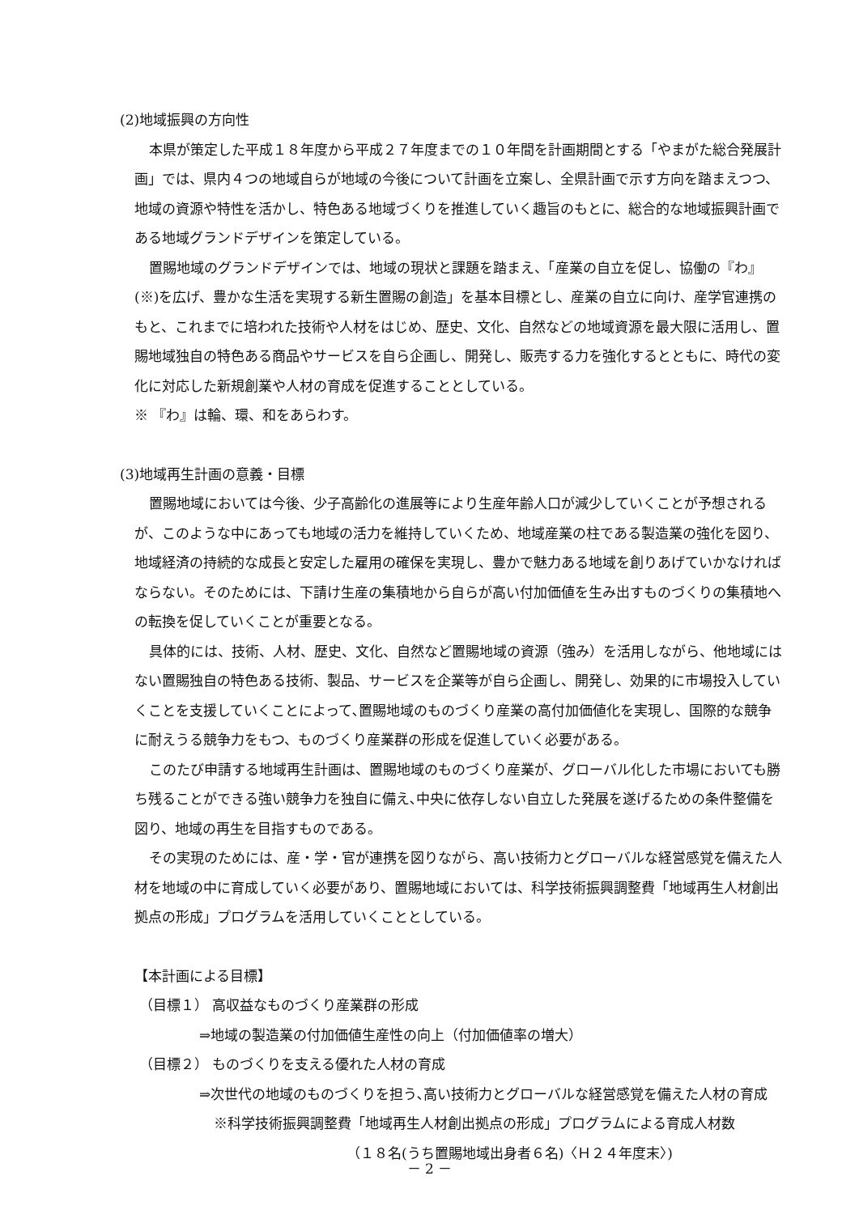(2)地域振興の方向性
本県が策定した平成１８年度から平成２７年度までの１０年間を計画期間とする「やまがた総合発展計画」では、県内４つの地域自らが地域の今後について計画を立案し、全県計画で示す方向を踏まえつつ、地域の資源や特性を活かし、特色ある地域づくりを推進していく趣旨のもとに、総合的な地域振興計画である地域グランドデザインを策定している。
置賜地域のグランドデザインでは、地域の現状と課題を踏まえ、「産業の自立を促し、協働の『わ』(※)を広げ、豊かな生活を実現する新生置賜の創造」を基本目標とし、産業の自立に向け、産学官連携のもと、これまでに培われた技術や人材をはじめ、歴史、文化、自然などの地域資源を最大限に活用し、置賜地域独自の特色ある商品やサービスを自ら企画し、開発し、販売する力を強化するとともに、時代の変化に対応した新規創業や人材の育成を促進することとしている。
※ 『わ』は輪、環、和をあらわす。
(3)地域再生計画の意義・目標
置賜地域においては今後、少子高齢化の進展等により生産年齢人口が減少していくことが予想されるが、このような中にあっても地域の活力を維持していくため、地域産業の柱である製造業の強化を図り、地域経済の持続的な成長と安定した雇用の確保を実現し、豊かで魅力ある地域を創りあげていかなければならない。そのためには、下請け生産の集積地から自らが高い付加価値を生み出すものづくりの集積地への転換を促していくことが重要となる。
具体的には、技術、人材、歴史、文化、自然など置賜地域の資源（強み）を活用しながら、他地域にはない置賜独自の特色ある技術、製品、サービスを企業等が自ら企画し、開発し、効果的に市場投入していくことを支援していくことによって､置賜地域のものづくり産業の高付加価値化を実現し、国際的な競争に耐えうる競争力をもつ、ものづくり産業群の形成を促進していく必要がある。
このたび申請する地域再生計画は、置賜地域のものづくり産業が、グローバル化した市場においても勝ち残ることができる強い競争力を独自に備え､中央に依存しない自立した発展を遂げるための条件整備を図り、地域の再生を目指すものである。
その実現のためには、産・学・官が連携を図りながら、高い技術力とグローバルな経営感覚を備えた人材を地域の中に育成していく必要があり、置賜地域においては、科学技術振興調整費「地域再生人材創出拠点の形成」プログラムを活用していくこととしている。
【本計画による目標】
（目標１） 高収益なものづくり産業群の形成
⇒地域の製造業の付加価値生産性の向上（付加価値率の増大）
（目標２） ものづくりを支える優れた人材の育成
⇒次世代の地域のものづくりを担う､高い技術力とグローバルな経営感覚を備えた人材の育成
※科学技術振興調整費「地域再生人材創出拠点の形成」プログラムによる育成人材数
（１８名(うち置賜地域出身者６名)〈Ｈ２４年度末〉)
－ 2 －